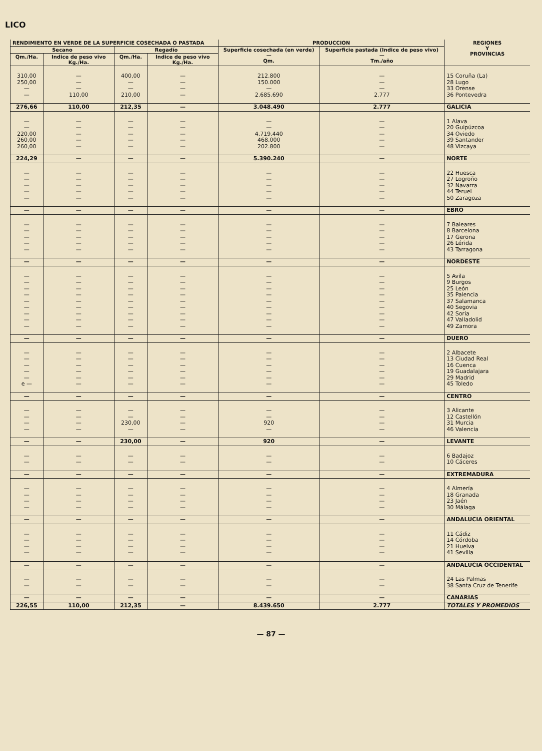LICO
| RENDIMIENTO EN VERDE DE LA SUPERFICIE COSECHADA O PASTADA | | | | PRODUCCION | | REGIONES Y PROVINCIAS |
| --- | --- | --- | --- | --- | --- | --- |
| Secano | | Regadío | | Superficie cosechada (en verde) — Qm. | Superficie pastada (Indice de peso vivo) — Tm./año | |
| Qm./Ha. | Indice de peso vivo Kg./Ha. | Qm./Ha. | Indice de peso vivo Kg./Ha. | | | |
| 310,00 250,00 — — | — — — 110,00 | 400,00 — — 210,00 | — — — — | 212.800 150.000 — 2.685.690 | — — — 2.777 | 15 Coruña (La) 28 Lugo 33 Orense 36 Pontevedra |
| 276,66 | 110,00 | 212,35 | — | 3.048.490 | 2.777 | GALICIA |
| — — 220,00 260,00 260,00 | — — — — — | — — — — — | — — — — — | — — 4.719.440 468.000 202.800 | — — — — — | 1 Alava 20 Guipúzcoa 34 Oviedo 39 Santander 48 Vizcaya |
| 224,29 | — | — | — | 5.390.240 | — | NORTE |
| — — — — — | — — — — — | — — — — — | — — — — — | — — — — — | — — — — — | 22 Huesca 27 Logroño 32 Navarra 44 Teruel 50 Zaragoza |
| — | — | — | — | — | — | EBRO |
| — — — — — | — — — — — | — — — — — | — — — — — | — — — — — | — — — — — | 7 Baleares 8 Barcelona 17 Gerona 26 Lérida 43 Tarragona |
| — | — | — | — | — | — | NORDESTE |
| — — — — — — — — — | — — — — — — — — — | — — — — — — — — — | — — — — — — — — — | — — — — — — — — — | — — — — — — — — — | 5 Avila 9 Burgos 25 León 35 Palencia 37 Salamanca 40 Segovia 42 Soria 47 Valladolid 49 Zamora |
| — | — | — | — | — | — | DUERO |
| — — — — — e — | — — — — — — | — — — — — — | — — — — — — | — — — — — — | — — — — — — | 2 Albacete 13 Ciudad Real 16 Cuenca 19 Guadalajara 29 Madrid 45 Toledo |
| — | — | — | — | — | — | CENTRO |
| — — — — | — — — — | — — 230,00 — | — — — — | — — 920 — | — — — — | 3 Alicante 12 Castellón 31 Murcia 46 Valencia |
| — | — | 230,00 | — | 920 | — | LEVANTE |
| — — | — — | — — | — — | — — | — — | 6 Badajoz 10 Cáceres |
| — | — | — | — | — | — | EXTREMADURA |
| — — — — | — — — — | — — — — | — — — — | — — — — | — — — — | 4 Almería 18 Granada 23 Jaén 30 Málaga |
| — | — | — | — | — | — | ANDALUCIA ORIENTAL |
| — — — — | — — — — | — — — — | — — — — | — — — — | — — — — | 11 Cádiz 14 Córdoba 21 Huelva 41 Sevilla |
| — | — | — | — | — | — | ANDALUCIA OCCIDENTAL |
| — — | — — | — — | — — | — — | — — | 24 Las Palmas 38 Santa Cruz de Tenerife |
| — | — | — | — | — | — | CANARIAS |
| 226,55 | 110,00 | 212,35 | — | 8.439.650 | 2.777 | TOTALES Y PROMEDIOS |
— 87 —